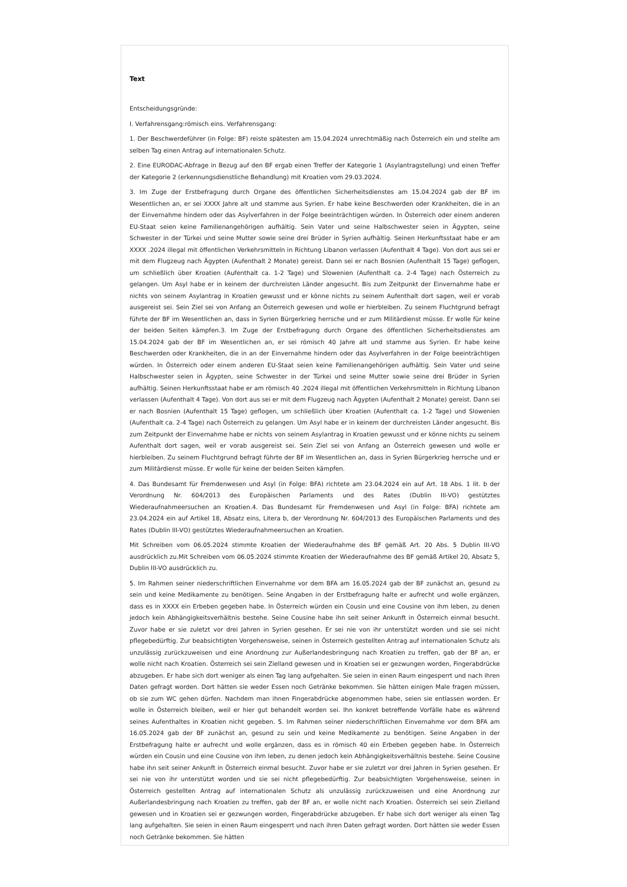Text
Entscheidungsgründe:
I. Verfahrensgang:römisch eins. Verfahrensgang:
1. Der Beschwerdeführer (in Folge: BF) reiste spätesten am 15.04.2024 unrechtmäßig nach Österreich ein und stellte am selben Tag einen Antrag auf internationalen Schutz.
2. Eine EURODAC-Abfrage in Bezug auf den BF ergab einen Treffer der Kategorie 1 (Asylantragstellung) und einen Treffer der Kategorie 2 (erkennungsdienstliche Behandlung) mit Kroatien vom 29.03.2024.
3. Im Zuge der Erstbefragung durch Organe des öffentlichen Sicherheitsdienstes am 15.04.2024 gab der BF im Wesentlichen an, er sei XXXX Jahre alt und stamme aus Syrien. Er habe keine Beschwerden oder Krankheiten, die in an der Einvernahme hindern oder das Asylverfahren in der Folge beeinträchtigen würden. In Österreich oder einem anderen EU-Staat seien keine Familienangehörigen aufhältig. Sein Vater und seine Halbschwester seien in Ägypten, seine Schwester in der Türkei und seine Mutter sowie seine drei Brüder in Syrien aufhältig. Seinen Herkunftsstaat habe er am XXXX .2024 illegal mit öffentlichen Verkehrsmitteln in Richtung Libanon verlassen (Aufenthalt 4 Tage). Von dort aus sei er mit dem Flugzeug nach Ägypten (Aufenthalt 2 Monate) gereist. Dann sei er nach Bosnien (Aufenthalt 15 Tage) geflogen, um schließlich über Kroatien (Aufenthalt ca. 1-2 Tage) und Slowenien (Aufenthalt ca. 2-4 Tage) nach Österreich zu gelangen. Um Asyl habe er in keinem der durchreisten Länder angesucht. Bis zum Zeitpunkt der Einvernahme habe er nichts von seinem Asylantrag in Kroatien gewusst und er könne nichts zu seinem Aufenthalt dort sagen, weil er vorab ausgereist sei. Sein Ziel sei von Anfang an Österreich gewesen und wolle er hierbleiben. Zu seinem Fluchtgrund befragt führte der BF im Wesentlichen an, dass in Syrien Bürgerkrieg herrsche und er zum Militärdienst müsse. Er wolle für keine der beiden Seiten kämpfen.3. Im Zuge der Erstbefragung durch Organe des öffentlichen Sicherheitsdienstes am 15.04.2024 gab der BF im Wesentlichen an, er sei römisch 40 Jahre alt und stamme aus Syrien. Er habe keine Beschwerden oder Krankheiten, die in an der Einvernahme hindern oder das Asylverfahren in der Folge beeinträchtigen würden. In Österreich oder einem anderen EU-Staat seien keine Familienangehörigen aufhältig. Sein Vater und seine Halbschwester seien in Ägypten, seine Schwester in der Türkei und seine Mutter sowie seine drei Brüder in Syrien aufhältig. Seinen Herkunftsstaat habe er am römisch 40 .2024 illegal mit öffentlichen Verkehrsmitteln in Richtung Libanon verlassen (Aufenthalt 4 Tage). Von dort aus sei er mit dem Flugzeug nach Ägypten (Aufenthalt 2 Monate) gereist. Dann sei er nach Bosnien (Aufenthalt 15 Tage) geflogen, um schließlich über Kroatien (Aufenthalt ca. 1-2 Tage) und Slowenien (Aufenthalt ca. 2-4 Tage) nach Österreich zu gelangen. Um Asyl habe er in keinem der durchreisten Länder angesucht. Bis zum Zeitpunkt der Einvernahme habe er nichts von seinem Asylantrag in Kroatien gewusst und er könne nichts zu seinem Aufenthalt dort sagen, weil er vorab ausgereist sei. Sein Ziel sei von Anfang an Österreich gewesen und wolle er hierbleiben. Zu seinem Fluchtgrund befragt führte der BF im Wesentlichen an, dass in Syrien Bürgerkrieg herrsche und er zum Militärdienst müsse. Er wolle für keine der beiden Seiten kämpfen.
4. Das Bundesamt für Fremdenwesen und Asyl (in Folge: BFA) richtete am 23.04.2024 ein auf Art. 18 Abs. 1 lit. b der Verordnung Nr. 604/2013 des Europäischen Parlaments und des Rates (Dublin III-VO) gestütztes Wiederaufnahmeersuchen an Kroatien.4. Das Bundesamt für Fremdenwesen und Asyl (in Folge: BFA) richtete am 23.04.2024 ein auf Artikel 18, Absatz eins, Litera b, der Verordnung Nr. 604/2013 des Europäischen Parlaments und des Rates (Dublin III-VO) gestütztes Wiederaufnahmeersuchen an Kroatien.
Mit Schreiben vom 06.05.2024 stimmte Kroatien der Wiederaufnahme des BF gemäß Art. 20 Abs. 5 Dublin III-VO ausdrücklich zu.Mit Schreiben vom 06.05.2024 stimmte Kroatien der Wiederaufnahme des BF gemäß Artikel 20, Absatz 5, Dublin III-VO ausdrücklich zu.
5. Im Rahmen seiner niederschriftlichen Einvernahme vor dem BFA am 16.05.2024 gab der BF zunächst an, gesund zu sein und keine Medikamente zu benötigen. Seine Angaben in der Erstbefragung halte er aufrecht und wolle ergänzen, dass es in XXXX ein Erbeben gegeben habe. In Österreich würden ein Cousin und eine Cousine von ihm leben, zu denen jedoch kein Abhängigkeitsverhältnis bestehe. Seine Cousine habe ihn seit seiner Ankunft in Österreich einmal besucht. Zuvor habe er sie zuletzt vor drei Jahren in Syrien gesehen. Er sei nie von ihr unterstützt worden und sie sei nicht pflegebedürftig. Zur beabsichtigten Vorgehensweise, seinen in Österreich gestellten Antrag auf internationalen Schutz als unzulässig zurückzuweisen und eine Anordnung zur Außerlandesbringung nach Kroatien zu treffen, gab der BF an, er wolle nicht nach Kroatien. Österreich sei sein Zielland gewesen und in Kroatien sei er gezwungen worden, Fingerabdrücke abzugeben. Er habe sich dort weniger als einen Tag lang aufgehalten. Sie seien in einen Raum eingesperrt und nach ihren Daten gefragt worden. Dort hätten sie weder Essen noch Getränke bekommen. Sie hätten einigen Male fragen müssen, ob sie zum WC gehen dürfen. Nachdem man ihnen Fingerabdrücke abgenommen habe, seien sie entlassen worden. Er wolle in Österreich bleiben, weil er hier gut behandelt worden sei. Ihn konkret betreffende Vorfälle habe es während seines Aufenthaltes in Kroatien nicht gegeben. 5. Im Rahmen seiner niederschriftlichen Einvernahme vor dem BFA am 16.05.2024 gab der BF zunächst an, gesund zu sein und keine Medikamente zu benötigen. Seine Angaben in der Erstbefragung halte er aufrecht und wolle ergänzen, dass es in römisch 40 ein Erbeben gegeben habe. In Österreich würden ein Cousin und eine Cousine von ihm leben, zu denen jedoch kein Abhängigkeitsverhältnis bestehe. Seine Cousine habe ihn seit seiner Ankunft in Österreich einmal besucht. Zuvor habe er sie zuletzt vor drei Jahren in Syrien gesehen. Er sei nie von ihr unterstützt worden und sie sei nicht pflegebedürftig. Zur beabsichtigten Vorgehensweise, seinen in Österreich gestellten Antrag auf internationalen Schutz als unzulässig zurückzuweisen und eine Anordnung zur Außerlandesbringung nach Kroatien zu treffen, gab der BF an, er wolle nicht nach Kroatien. Österreich sei sein Zielland gewesen und in Kroatien sei er gezwungen worden, Fingerabdrücke abzugeben. Er habe sich dort weniger als einen Tag lang aufgehalten. Sie seien in einen Raum eingesperrt und nach ihren Daten gefragt worden. Dort hätten sie weder Essen noch Getränke bekommen. Sie hätten